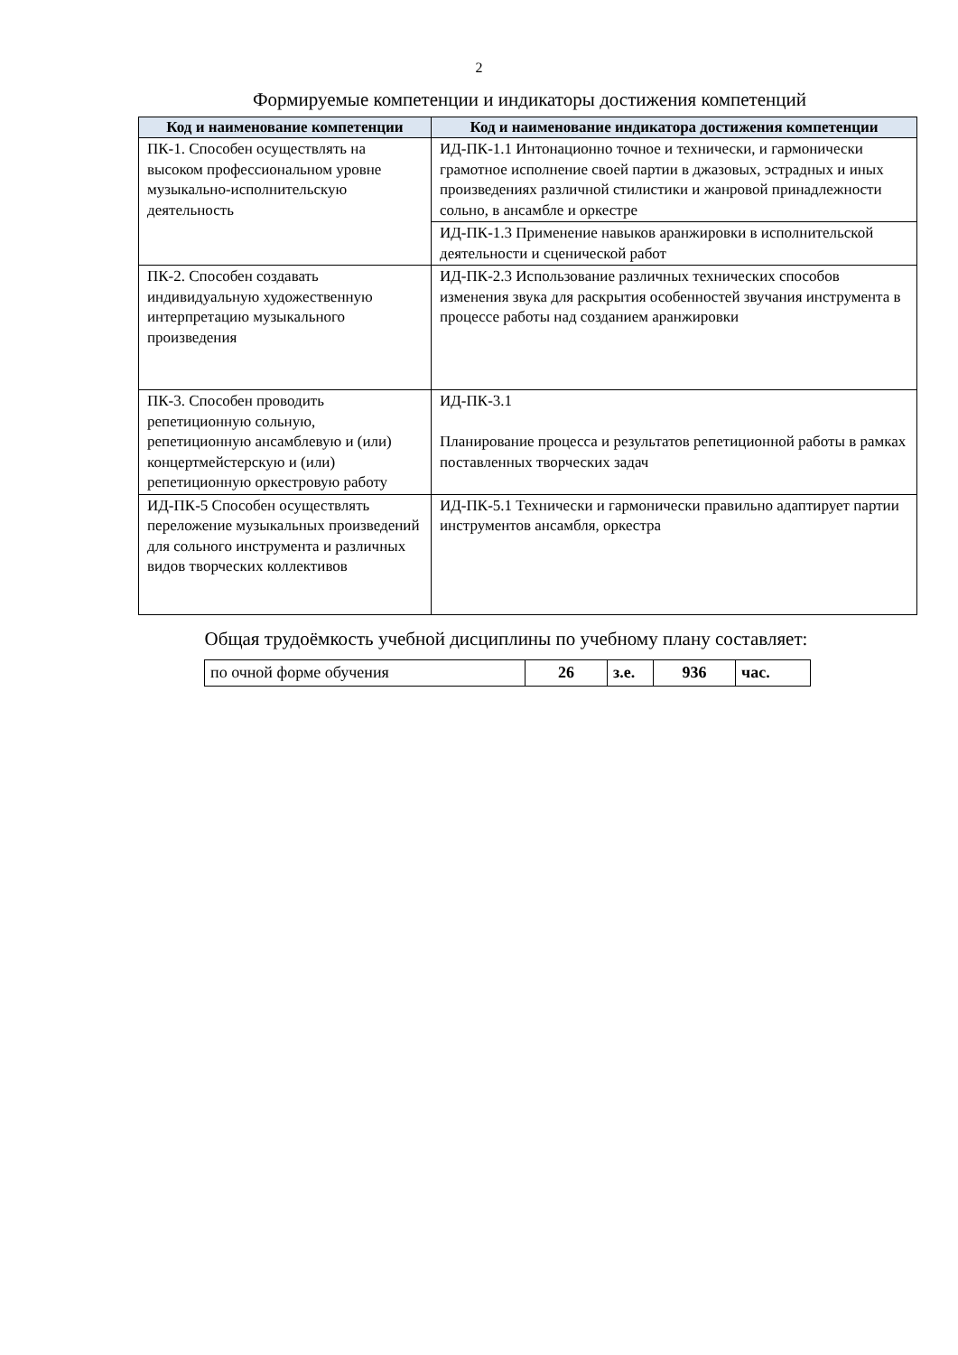2
Формируемые компетенции и индикаторы достижения компетенций
| Код и наименование компетенции | Код и наименование индикатора достижения компетенции |
| --- | --- |
| ПК-1. Способен осуществлять на высоком профессиональном уровне музыкально-исполнительскую деятельность | ИД-ПК-1.1 Интонационно точное и технически, и гармонически грамотное исполнение своей партии в джазовых, эстрадных и иных произведениях различной стилистики и жанровой принадлежности сольно, в ансамбле и оркестре |
| | ИД-ПК-1.3 Применение навыков аранжировки в исполнительской деятельности и сценической работ |
| ПК-2. Способен создавать индивидуальную художественную интерпретацию музыкального произведения | ИД-ПК-2.3 Использование различных технических способов изменения звука для раскрытия особенностей звучания инструмента в процессе работы над созданием аранжировки |
| ПК-3. Способен проводить репетиционную сольную, репетиционную ансамблевую и (или) концертмейстерскую и (или) репетиционную оркестровую работу | ИД-ПК-3.1 Планирование процесса и результатов репетиционной работы в рамках поставленных творческих задач |
| ИД-ПК-5 Способен осуществлять переложение музыкальных произведений для сольного инструмента и различных видов творческих коллективов | ИД-ПК-5.1 Технически и гармонически правильно адаптирует партии инструментов ансамбля, оркестра |
Общая трудоёмкость учебной дисциплины по учебному плану составляет:
| по очной форме обучения | 26 | з.е. | 936 | час. |